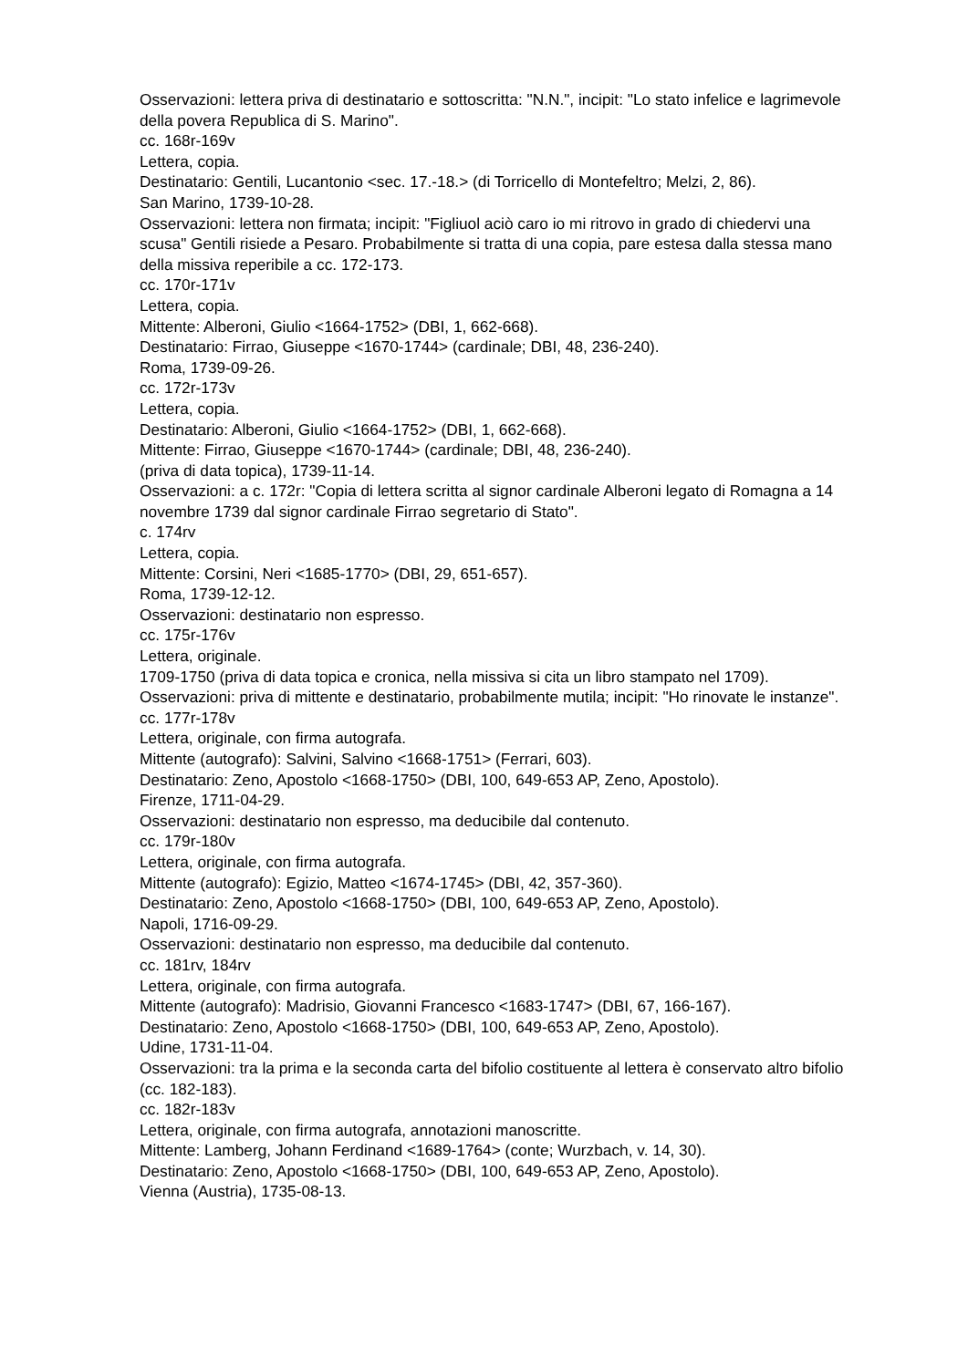Osservazioni: lettera priva di destinatario e sottoscritta: "N.N.", incipit: "Lo stato infelice e lagrimevole della povera Republica di S. Marino".
cc. 168r-169v
Lettera, copia.
Destinatario: Gentili, Lucantonio <sec. 17.-18.> (di Torricello di Montefeltro; Melzi, 2, 86).
San Marino, 1739-10-28.
Osservazioni: lettera non firmata; incipit: "Figliuol aciò caro io mi ritrovo in grado di chiedervi una scusa" Gentili risiede a Pesaro. Probabilmente si tratta di una copia, pare estesa dalla stessa mano della missiva reperibile a cc. 172-173.
cc. 170r-171v
Lettera, copia.
Mittente: Alberoni, Giulio <1664-1752> (DBI, 1, 662-668).
Destinatario: Firrao, Giuseppe <1670-1744> (cardinale; DBI, 48, 236-240).
Roma, 1739-09-26.
cc. 172r-173v
Lettera, copia.
Destinatario: Alberoni, Giulio <1664-1752> (DBI, 1, 662-668).
Mittente: Firrao, Giuseppe <1670-1744> (cardinale; DBI, 48, 236-240).
(priva di data topica), 1739-11-14.
Osservazioni: a c. 172r: "Copia di lettera scritta al signor cardinale Alberoni legato di Romagna a 14 novembre 1739 dal signor cardinale Firrao segretario di Stato".
c. 174rv
Lettera, copia.
Mittente: Corsini, Neri <1685-1770> (DBI, 29, 651-657).
Roma, 1739-12-12.
Osservazioni: destinatario non espresso.
cc. 175r-176v
Lettera, originale.
1709-1750 (priva di data topica e cronica, nella missiva si cita un libro stampato nel 1709).
Osservazioni: priva di mittente e destinatario, probabilmente mutila; incipit: "Ho rinovate le instanze".
cc. 177r-178v
Lettera, originale, con firma autografa.
Mittente (autografo): Salvini, Salvino <1668-1751> (Ferrari, 603).
Destinatario: Zeno, Apostolo <1668-1750> (DBI, 100, 649-653 AP, Zeno, Apostolo).
Firenze, 1711-04-29.
Osservazioni: destinatario non espresso, ma deducibile dal contenuto.
cc. 179r-180v
Lettera, originale, con firma autografa.
Mittente (autografo): Egizio, Matteo <1674-1745> (DBI, 42, 357-360).
Destinatario: Zeno, Apostolo <1668-1750> (DBI, 100, 649-653 AP, Zeno, Apostolo).
Napoli, 1716-09-29.
Osservazioni: destinatario non espresso, ma deducibile dal contenuto.
cc. 181rv, 184rv
Lettera, originale, con firma autografa.
Mittente (autografo): Madrisio, Giovanni Francesco <1683-1747> (DBI, 67, 166-167).
Destinatario: Zeno, Apostolo <1668-1750> (DBI, 100, 649-653 AP, Zeno, Apostolo).
Udine, 1731-11-04.
Osservazioni: tra la prima e la seconda carta del bifolio costituente al lettera è conservato altro bifolio (cc. 182-183).
cc. 182r-183v
Lettera, originale, con firma autografa, annotazioni manoscritte.
Mittente: Lamberg, Johann Ferdinand <1689-1764> (conte; Wurzbach, v. 14, 30).
Destinatario: Zeno, Apostolo <1668-1750> (DBI, 100, 649-653 AP, Zeno, Apostolo).
Vienna (Austria), 1735-08-13.